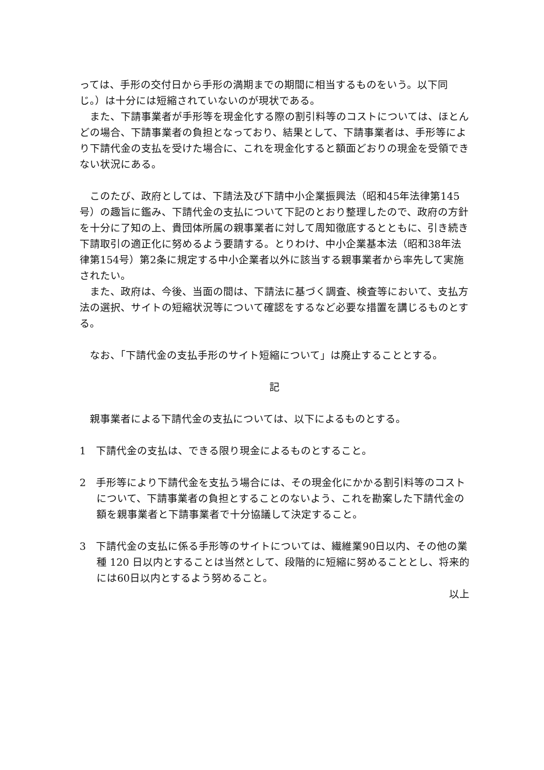っては、手形の交付日から手形の満期までの期間に相当するものをいう。以下同じ。）は十分には短縮されていないのが現状である。
また、下請事業者が手形等を現金化する際の割引料等のコストについては、ほとんどの場合、下請事業者の負担となっており、結果として、下請事業者は、手形等により下請代金の支払を受けた場合に、これを現金化すると額面どおりの現金を受領できない状況にある。
このたび、政府としては、下請法及び下請中小企業振興法（昭和45年法律第145号）の趣旨に鑑み、下請代金の支払について下記のとおり整理したので、政府の方針を十分に了知の上、貴団体所属の親事業者に対して周知徹底するとともに、引き続き下請取引の適正化に努めるよう要請する。とりわけ、中小企業基本法（昭和38年法律第154号）第2条に規定する中小企業者以外に該当する親事業者から率先して実施されたい。
また、政府は、今後、当面の間は、下請法に基づく調査、検査等において、支払方法の選択、サイトの短縮状況等について確認をするなど必要な措置を講じるものとする。
なお、「下請代金の支払手形のサイト短縮について」は廃止することとする。
記
親事業者による下請代金の支払については、以下によるものとする。
1　下請代金の支払は、できる限り現金によるものとすること。
2　手形等により下請代金を支払う場合には、その現金化にかかる割引料等のコストについて、下請事業者の負担とすることのないよう、これを勘案した下請代金の額を親事業者と下請事業者で十分協議して決定すること。
3　下請代金の支払に係る手形等のサイトについては、繊維業90日以内、その他の業種 120 日以内とすることは当然として、段階的に短縮に努めることとし、将来的には60日以内とするよう努めること。
以上